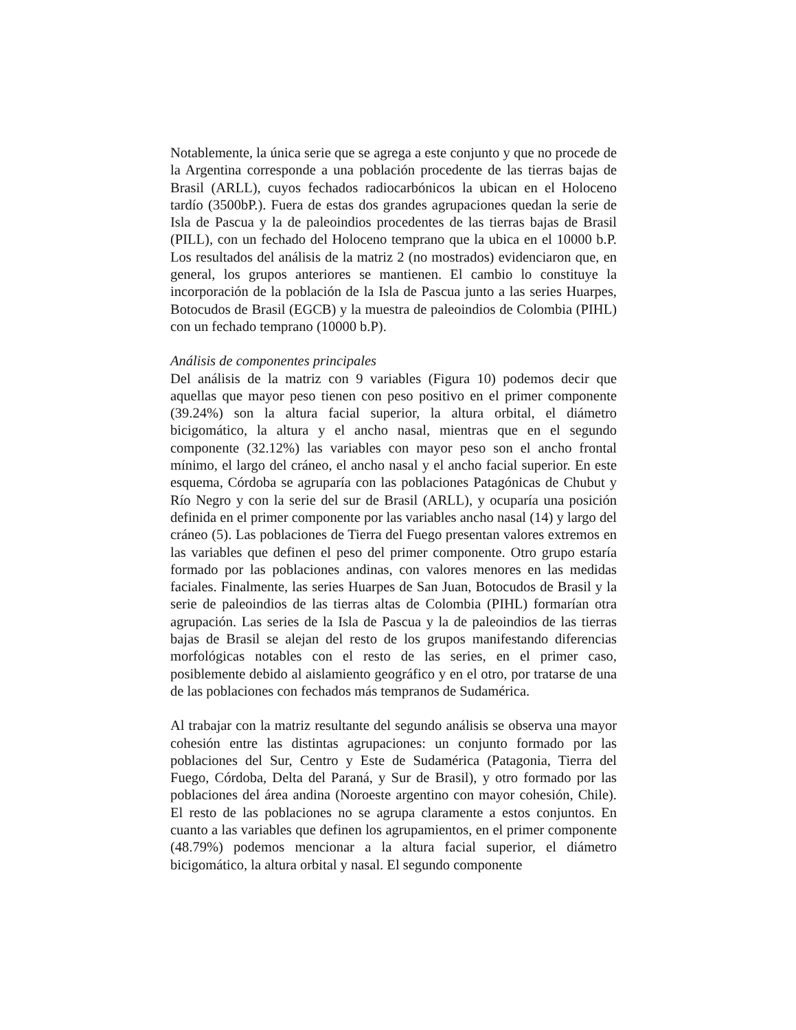Notablemente, la única serie que se agrega a este conjunto y que no procede de la Argentina corresponde a una población procedente de las tierras bajas de Brasil (ARLL), cuyos fechados radiocarbónicos la ubican en el Holoceno tardío (3500bP.). Fuera de estas dos grandes agrupaciones quedan la serie de Isla de Pascua y la de paleoindios procedentes de las tierras bajas de Brasil (PILL), con un fechado del Holoceno temprano que la ubica en el 10000 b.P. Los resultados del análisis de la matriz 2 (no mostrados) evidenciaron que, en general, los grupos anteriores se mantienen. El cambio lo constituye la incorporación de la población de la Isla de Pascua junto a las series Huarpes, Botocudos de Brasil (EGCB) y la muestra de paleoindios de Colombia (PIHL) con un fechado temprano (10000 b.P).
Análisis de componentes principales
Del análisis de la matriz con 9 variables (Figura 10) podemos decir que aquellas que mayor peso tienen con peso positivo en el primer componente (39.24%) son la altura facial superior, la altura orbital, el diámetro bicigomático, la altura y el ancho nasal, mientras que en el segundo componente (32.12%) las variables con mayor peso son el ancho frontal mínimo, el largo del cráneo, el ancho nasal y el ancho facial superior. En este esquema, Córdoba se agruparía con las poblaciones Patagónicas de Chubut y Río Negro y con la serie del sur de Brasil (ARLL), y ocuparía una posición definida en el primer componente por las variables ancho nasal (14) y largo del cráneo (5). Las poblaciones de Tierra del Fuego presentan valores extremos en las variables que definen el peso del primer componente. Otro grupo estaría formado por las poblaciones andinas, con valores menores en las medidas faciales. Finalmente, las series Huarpes de San Juan, Botocudos de Brasil y la serie de paleoindios de las tierras altas de Colombia (PIHL) formarían otra agrupación. Las series de la Isla de Pascua y la de paleoindios de las tierras bajas de Brasil se alejan del resto de los grupos manifestando diferencias morfológicas notables con el resto de las series, en el primer caso, posiblemente debido al aislamiento geográfico y en el otro, por tratarse de una de las poblaciones con fechados más tempranos de Sudamérica.
Al trabajar con la matriz resultante del segundo análisis se observa una mayor cohesión entre las distintas agrupaciones: un conjunto formado por las poblaciones del Sur, Centro y Este de Sudamérica (Patagonia, Tierra del Fuego, Córdoba, Delta del Paraná, y Sur de Brasil), y otro formado por las poblaciones del área andina (Noroeste argentino con mayor cohesión, Chile). El resto de las poblaciones no se agrupa claramente a estos conjuntos. En cuanto a las variables que definen los agrupamientos, en el primer componente (48.79%) podemos mencionar a la altura facial superior, el diámetro bicigomático, la altura orbital y nasal. El segundo componente